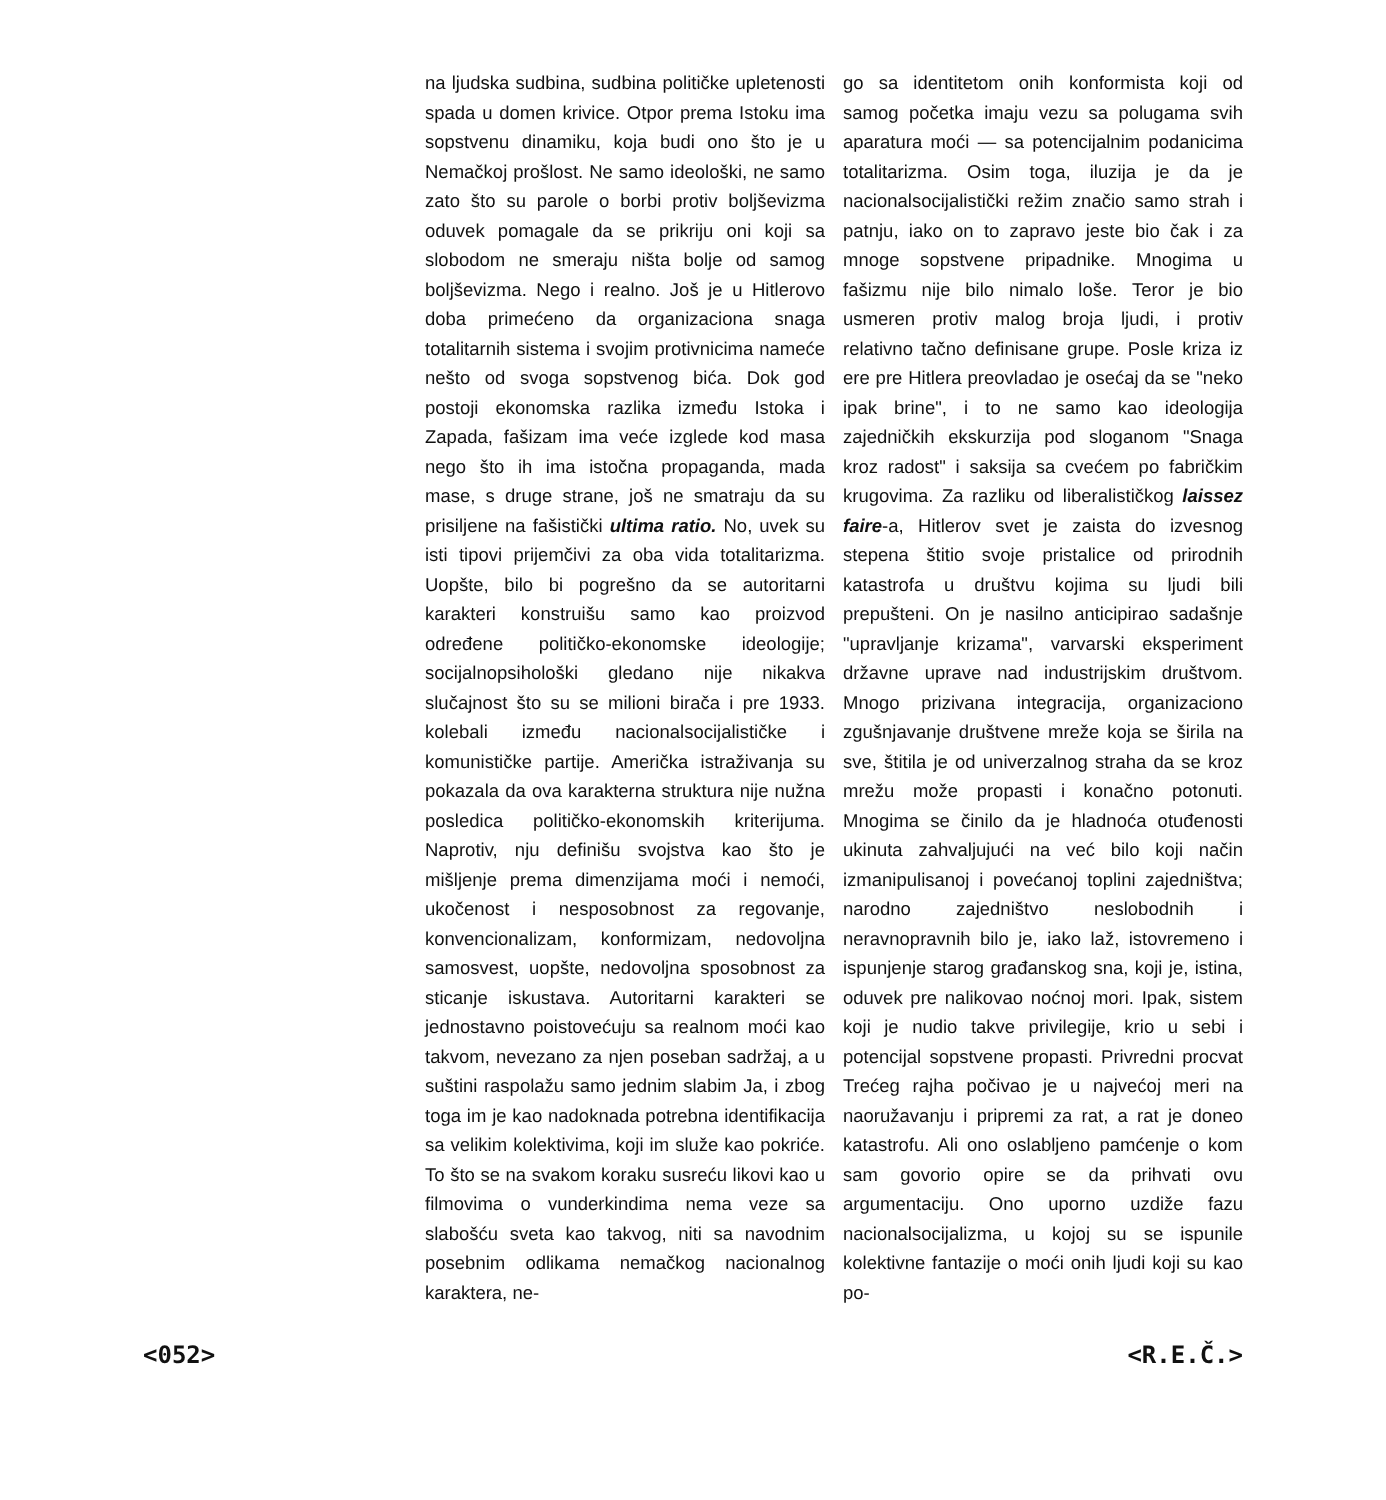na ljudska sudbina, sudbina političke upletenosti spada u domen krivice. Otpor prema Istoku ima sopstvenu dinamiku, koja budi ono što je u Nemačkoj prošlost. Ne samo ideološki, ne samo zato što su parole o borbi protiv boljševizma oduvek pomagale da se prikriju oni koji sa slobodom ne smeraju ništa bolje od samog boljševizma. Nego i realno. Još je u Hitlerovo doba primećeno da organizaciona snaga totalitarnih sistema i svojim protivnicima nameće nešto od svoga sopstvenog bića. Dok god postoji ekonomska razlika između Istoka i Zapada, fašizam ima veće izglede kod masa nego što ih ima istočna propaganda, mada mase, s druge strane, još ne smatraju da su prisiljene na fašistički ultima ratio. No, uvek su isti tipovi prijemčivi za oba vida totalitarizma. Uopšte, bilo bi pogrešno da se autoritarni karakteri konstruišu samo kao proizvod određene političko-ekonomske ideologije; socijalnopsihološki gledano nije nikakva slučajnost što su se milioni birača i pre 1933. kolebali između nacionalsocijalističke i komunističke partije. Američka istraživanja su pokazala da ova karakterna struktura nije nužna posledica političko-ekonomskih kriterijuma. Naprotiv, nju definišu svojstva kao što je mišljenje prema dimenzijama moći i nemoći, ukočenost i nesposobnost za regovanje, konvencionalizam, konformizam, nedovoljna samosvest, uopšte, nedovoljna sposobnost za sticanje iskustava. Autoritarni karakteri se jednostavno poistovećuju sa realnom moći kao takvom, nevezano za njen poseban sadržaj, a u suštini raspolažu samo jednim slabim Ja, i zbog toga im je kao nadoknada potrebna identifikacija sa velikim kolektivima, koji im služe kao pokriće. To što se na svakom koraku susreću likovi kao u filmovima o vunderkindima nema veze sa slabošću sveta kao takvog, niti sa navodnim posebnim odlikama nemačkog nacionalnog karaktera, ne-
go sa identitetom onih konformista koji od samog početka imaju vezu sa polugama svih aparatura moći — sa potencijalnim podanicima totalitarizma. Osim toga, iluzija je da je nacionalsocijalistički režim značio samo strah i patnju, iako on to zapravo jeste bio čak i za mnoge sopstvene pripadnike. Mnogima u fašizmu nije bilo nimalo loše. Teror je bio usmeren protiv malog broja ljudi, i protiv relativno tačno definisane grupe. Posle kriza iz ere pre Hitlera preovladao je osećaj da se "neko ipak brine", i to ne samo kao ideologija zajedničkih ekskurzija pod sloganom "Snaga kroz radost" i saksija sa cvećem po fabričkim krugovima. Za razliku od liberalističkog laissez faire-a, Hitlerov svet je zaista do izvesnog stepena štitio svoje pristalice od prirodnih katastrofa u društvu kojima su ljudi bili prepušteni. On je nasilno anticipirao sadašnje "upravljanje krizama", varvarski eksperiment državne uprave nad industrijskim društvom. Mnogo prizivana integracija, organizaciono zgušnjavanje društvene mreže koja se širila na sve, štitila je od univerzalnog straha da se kroz mrežu može propasti i konačno potonuti. Mnogima se činilo da je hladnoća otuđenosti ukinuta zahvaljujući na već bilo koji način izmanipulisanoj i povećanoj toplini zajedništva; narodno zajedništvo neslobodnih i neravnopravnih bilo je, iako laž, istovremeno i ispunjenje starog građanskog sna, koji je, istina, oduvek pre nalikovao noćnoj mori. Ipak, sistem koji je nudio takve privilegije, krio u sebi i potencijal sopstvene propasti. Privredni procvat Trećeg rajha počivao je u najvećoj meri na naoružavanju i pripremi za rat, a rat je doneo katastrofu. Ali ono oslabljeno pamćenje o kom sam govorio opire se da prihvati ovu argumentaciju. Ono uporno uzdiže fazu nacionalsocijalizma, u kojoj su se ispunile kolektivne fantazije o moći onih ljudi koji su kao po-
<052> <R.E.Č.>